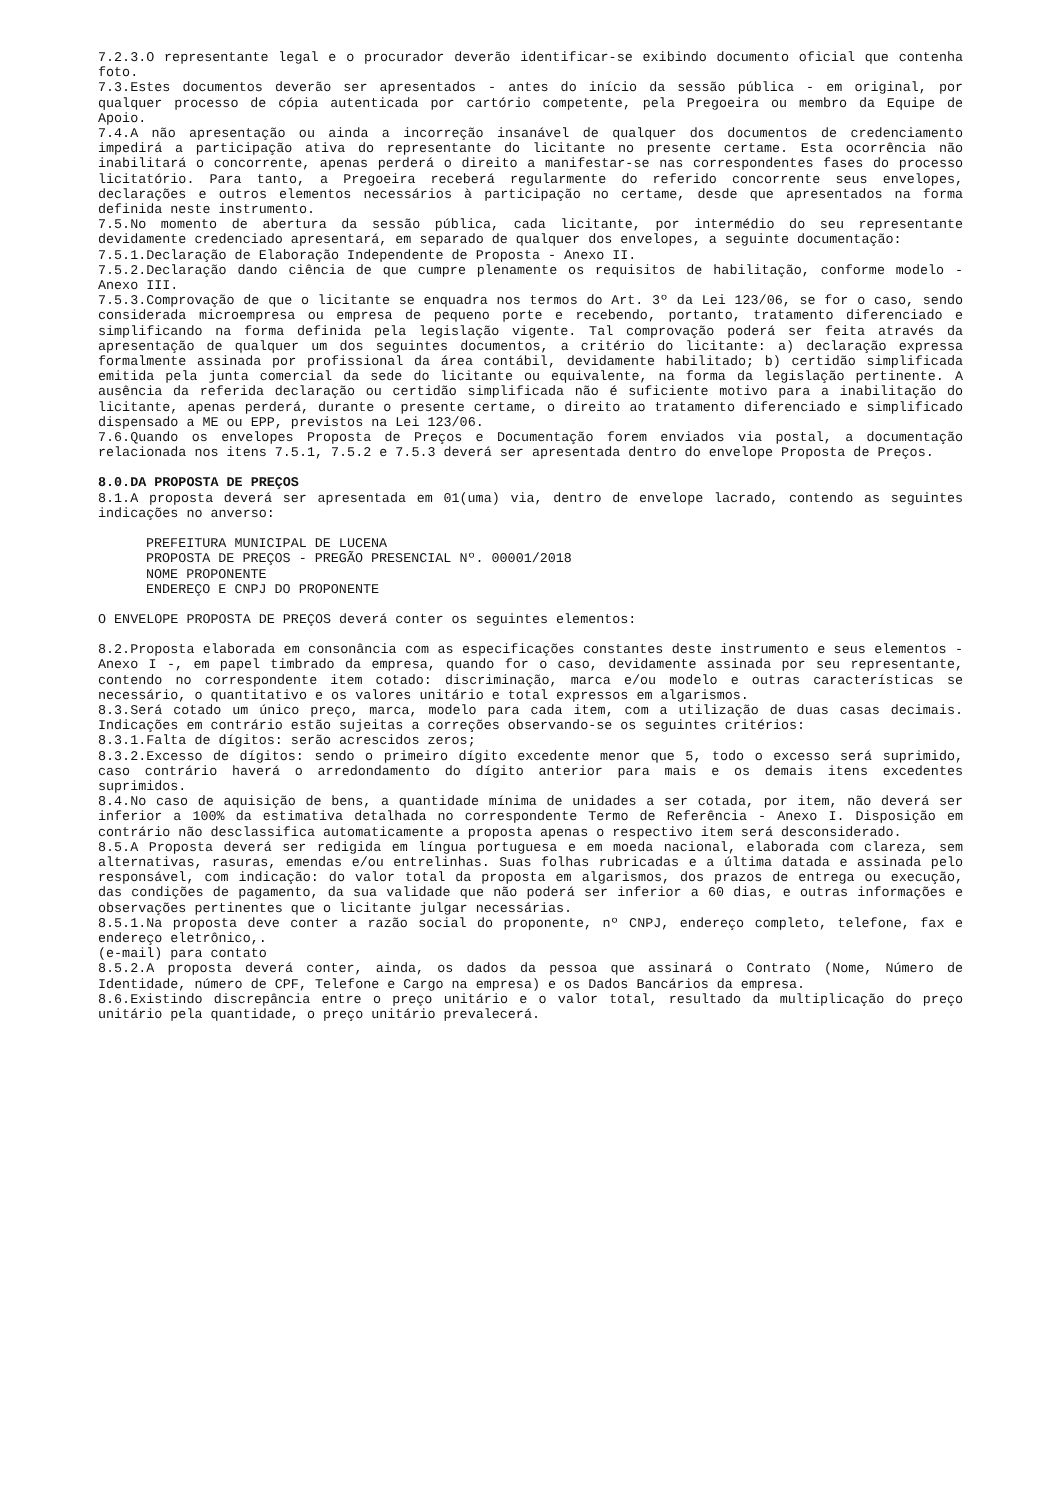7.2.3.O representante legal e o procurador deverão identificar-se exibindo documento oficial que contenha foto.
7.3.Estes documentos deverão ser apresentados - antes do início da sessão pública - em original, por qualquer processo de cópia autenticada por cartório competente, pela Pregoeira ou membro da Equipe de Apoio.
7.4.A não apresentação ou ainda a incorreção insanável de qualquer dos documentos de credenciamento impedirá a participação ativa do representante do licitante no presente certame. Esta ocorrência não inabilitará o concorrente, apenas perderá o direito a manifestar-se nas correspondentes fases do processo licitatório. Para tanto, a Pregoeira receberá regularmente do referido concorrente seus envelopes, declarações e outros elementos necessários à participação no certame, desde que apresentados na forma definida neste instrumento.
7.5.No momento de abertura da sessão pública, cada licitante, por intermédio do seu representante devidamente credenciado apresentará, em separado de qualquer dos envelopes, a seguinte documentação:
7.5.1.Declaração de Elaboração Independente de Proposta - Anexo II.
7.5.2.Declaração dando ciência de que cumpre plenamente os requisitos de habilitação, conforme modelo - Anexo III.
7.5.3.Comprovação de que o licitante se enquadra nos termos do Art. 3º da Lei 123/06, se for o caso, sendo considerada microempresa ou empresa de pequeno porte e recebendo, portanto, tratamento diferenciado e simplificando na forma definida pela legislação vigente. Tal comprovação poderá ser feita através da apresentação de qualquer um dos seguintes documentos, a critério do licitante: a) declaração expressa formalmente assinada por profissional da área contábil, devidamente habilitado; b) certidão simplificada emitida pela junta comercial da sede do licitante ou equivalente, na forma da legislação pertinente. A ausência da referida declaração ou certidão simplificada não é suficiente motivo para a inabilitação do licitante, apenas perderá, durante o presente certame, o direito ao tratamento diferenciado e simplificado dispensado a ME ou EPP, previstos na Lei 123/06.
7.6.Quando os envelopes Proposta de Preços e Documentação forem enviados via postal, a documentação relacionada nos itens 7.5.1, 7.5.2 e 7.5.3 deverá ser apresentada dentro do envelope Proposta de Preços.
8.0.DA PROPOSTA DE PREÇOS
8.1.A proposta deverá ser apresentada em 01(uma) via, dentro de envelope lacrado, contendo as seguintes indicações no anverso:
PREFEITURA MUNICIPAL DE LUCENA
PROPOSTA DE PREÇOS - PREGÃO PRESENCIAL Nº. 00001/2018
NOME PROPONENTE
ENDEREÇO E CNPJ DO PROPONENTE
O ENVELOPE PROPOSTA DE PREÇOS deverá conter os seguintes elementos:
8.2.Proposta elaborada em consonância com as especificações constantes deste instrumento e seus elementos - Anexo I -, em papel timbrado da empresa, quando for o caso, devidamente assinada por seu representante, contendo no correspondente item cotado: discriminação, marca e/ou modelo e outras características se necessário, o quantitativo e os valores unitário e total expressos em algarismos.
8.3.Será cotado um único preço, marca, modelo para cada item, com a utilização de duas casas decimais. Indicações em contrário estão sujeitas a correções observando-se os seguintes critérios:
8.3.1.Falta de dígitos: serão acrescidos zeros;
8.3.2.Excesso de dígitos: sendo o primeiro dígito excedente menor que 5, todo o excesso será suprimido, caso contrário haverá o arredondamento do dígito anterior para mais e os demais itens excedentes suprimidos.
8.4.No caso de aquisição de bens, a quantidade mínima de unidades a ser cotada, por item, não deverá ser inferior a 100% da estimativa detalhada no correspondente Termo de Referência - Anexo I. Disposição em contrário não desclassifica automaticamente a proposta apenas o respectivo item será desconsiderado.
8.5.A Proposta deverá ser redigida em língua portuguesa e em moeda nacional, elaborada com clareza, sem alternativas, rasuras, emendas e/ou entrelinhas. Suas folhas rubricadas e a última datada e assinada pelo responsável, com indicação: do valor total da proposta em algarismos, dos prazos de entrega ou execução, das condições de pagamento, da sua validade que não poderá ser inferior a 60 dias, e outras informações e observações pertinentes que o licitante julgar necessárias.
8.5.1.Na proposta deve conter a razão social do proponente, nº CNPJ, endereço completo, telefone, fax e endereço eletrônico,.
(e-mail) para contato
8.5.2.A proposta deverá conter, ainda, os dados da pessoa que assinará o Contrato (Nome, Número de Identidade, número de CPF, Telefone e Cargo na empresa) e os Dados Bancários da empresa.
8.6.Existindo discrepância entre o preço unitário e o valor total, resultado da multiplicação do preço unitário pela quantidade, o preço unitário prevalecerá.